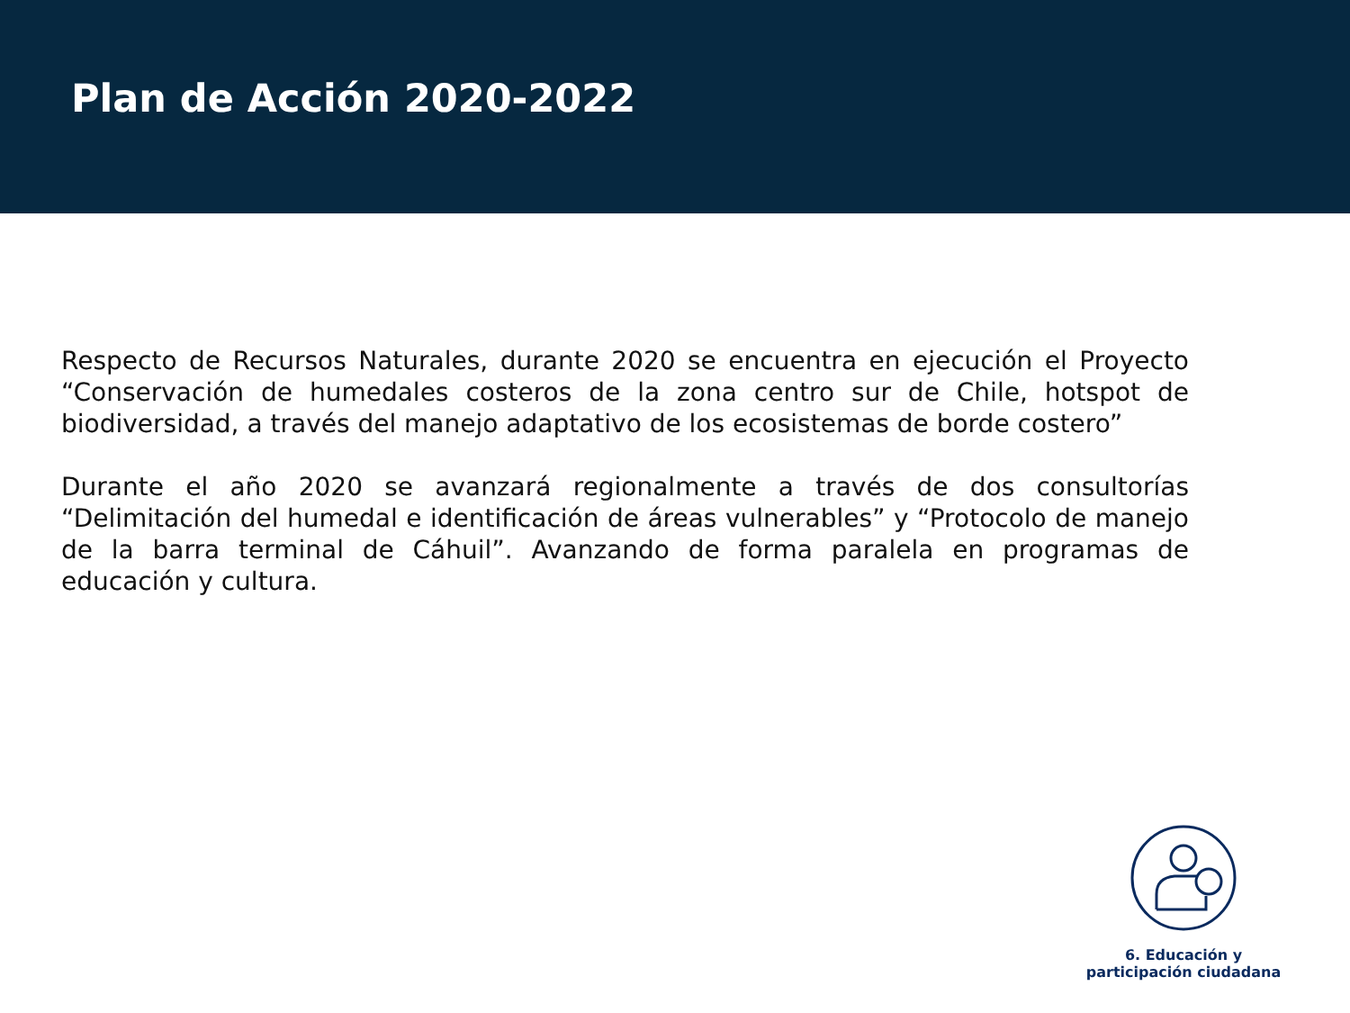Plan de Acción 2020-2022
Respecto de Recursos Naturales, durante 2020 se encuentra en ejecución el Proyecto “Conservación de humedales costeros de la zona centro sur de Chile, hotspot de biodiversidad, a través del manejo adaptativo de los ecosistemas de borde costero”
Durante el año 2020 se avanzará regionalmente a través de dos consultorías “Delimitación del humedal e identificación de áreas vulnerables” y “Protocolo de manejo de la barra terminal de Cáhuil”. Avanzando de forma paralela en programas de educación y cultura.
6. Educación y
participación ciudadana